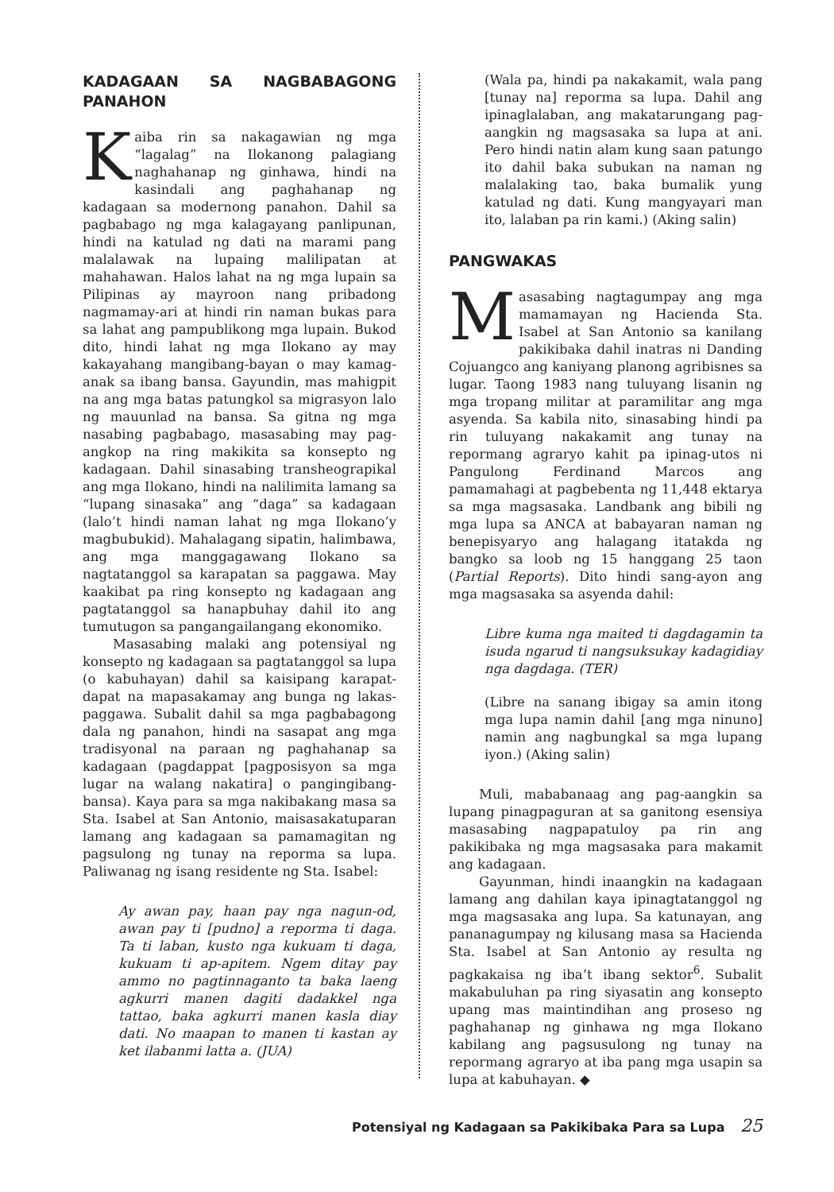KADAGAAN SA NAGBABAGONG PANAHON
Kaiba rin sa nakagawian ng mga “lagalag” na Ilokanong palagiang naghahanap ng ginhawa, hindi na kasindali ang paghahanap ng kadagaan sa modernong panahon. Dahil sa pagbabago ng mga kalagayang panlipunan, hindi na katulad ng dati na marami pang malalawak na lupaing malilipatan at mahahawan. Halos lahat na ng mga lupain sa Pilipinas ay mayroon nang pribadong nagmamay-ari at hindi rin naman bukas para sa lahat ang pampublikong mga lupain. Bukod dito, hindi lahat ng mga Ilokano ay may kakayahang mangibang-bayan o may kamag-anak sa ibang bansa. Gayundin, mas mahigpit na ang mga batas patungkol sa migrasyon lalo ng mauunlad na bansa. Sa gitna ng mga nasabing pagbabago, masasabing may pag-angkop na ring makikita sa konsepto ng kadagaan. Dahil sinasabing transheograpikal ang mga Ilokano, hindi na nalilimita lamang sa “lupang sinasaka” ang “daga” sa kadagaan (lalo’t hindi naman lahat ng mga Ilokano’y magbubukid). Mahalagang sipatin, halimbawa, ang mga manggagawang Ilokano sa nagtatanggol sa karapatan sa paggawa. May kaakibat pa ring konsepto ng kadagaan ang pagtatanggol sa hanapbuhay dahil ito ang tumutugon sa pangangailangang ekonomiko.
Masasabing malaki ang potensiyal ng konsepto ng kadagaan sa pagtatanggol sa lupa (o kabuhayan) dahil sa kaisipang karapat-dapat na mapasakamay ang bunga ng lakas-paggawa. Subalit dahil sa mga pagbabagong dala ng panahon, hindi na sasapat ang mga tradisyonal na paraan ng paghahanap sa kadagaan (pagdappat [pagposisyon sa mga lugar na walang nakatira] o pangingibang-bansa). Kaya para sa mga nakibakang masa sa Sta. Isabel at San Antonio, maisasakatuparan lamang ang kadagaan sa pamamagitan ng pagsulong ng tunay na reporma sa lupa. Paliwanag ng isang residente ng Sta. Isabel:
Ay awan pay, haan pay nga nagun-od, awan pay ti [pudno] a reporma ti daga. Ta ti laban, kusto nga kukuam ti daga, kukuam ti ap-apitem. Ngem ditay pay ammo no pagtinnaganto ta baka laeng agkurri manen dagiti dadakkel nga tattao, baka agkurri manen kasla diay dati. No maapan to manen ti kastan ay ket ilabanmi latta a. (JUA)
(Wala pa, hindi pa nakakamit, wala pang [tunay na] reporma sa lupa. Dahil ang ipinaglalaban, ang makatarungang pag-aangkin ng magsasaka sa lupa at ani. Pero hindi natin alam kung saan patungo ito dahil baka subukan na naman ng malalaking tao, baka bumalik yung katulad ng dati. Kung mangyayari man ito, lalaban pa rin kami.) (Aking salin)
PANGWAKAS
Masasabing nagtagumpay ang mga mamamayan ng Hacienda Sta. Isabel at San Antonio sa kanilang pakikibaka dahil inatras ni Danding Cojuangco ang kaniyang planong agribisnes sa lugar. Taong 1983 nang tuluyang lisanin ng mga tropang militar at paramilitar ang mga asyenda. Sa kabila nito, sinasabing hindi pa rin tuluyang nakakamit ang tunay na repormang agraryo kahit pa ipinag-utos ni Pangulong Ferdinand Marcos ang pamamahagi at pagbebenta ng 11,448 ektarya sa mga magsasaka. Landbank ang bibili ng mga lupa sa ANCA at babayaran naman ng benepisyaryo ang halagang itatakda ng bangko sa loob ng 15 hanggang 25 taon (Partial Reports). Dito hindi sang-ayon ang mga magsasaka sa asyenda dahil:
Libre kuma nga maited ti dagdagamin ta isuda ngarud ti nangsuksukay kadagidiay nga dagdaga. (TER)
(Libre na sanang ibigay sa amin itong mga lupa namin dahil [ang mga ninuno] namin ang nagbungkal sa mga lupang iyon.) (Aking salin)
Muli, mababanaag ang pag-aangkin sa lupang pinagpaguran at sa ganitong esensiya masasabing nagpapatuloy pa rin ang pakikibaka ng mga magsasaka para makamit ang kadagaan.
Gayunman, hindi inaangkin na kadagaan lamang ang dahilan kaya ipinagtatanggol ng mga magsasaka ang lupa. Sa katunayan, ang pananagumpay ng kilusang masa sa Hacienda Sta. Isabel at San Antonio ay resulta ng pagkakaisa ng iba’t ibang sektor<sup>6</sup>. Subalit makabuluhan pa ring siyasatin ang konsepto upang mas maintindihan ang proseso ng paghahanap ng ginhawa ng mga Ilokano kabilang ang pagsusulong ng tunay na repormang agraryo at iba pang mga usapin sa lupa at kabuhayan. ◆
Potensiyal ng Kadagaan sa Pakikibaka Para sa Lupa 25